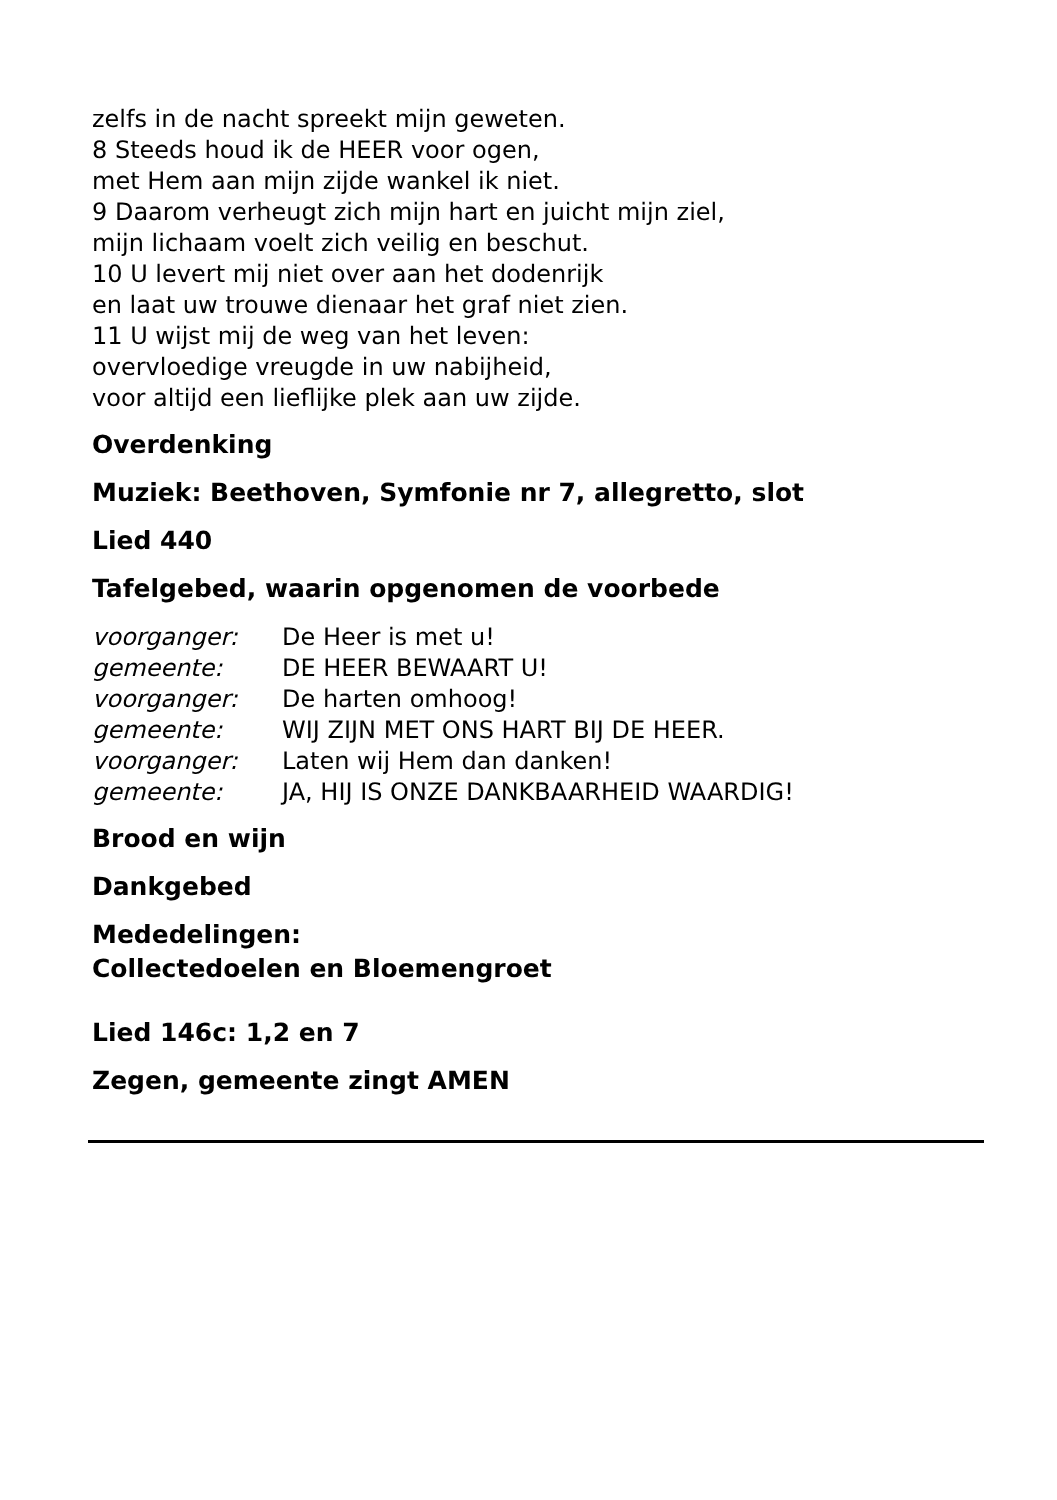zelfs in de nacht spreekt mijn geweten.
8 Steeds houd ik de HEER voor ogen,
met Hem aan mijn zijde wankel ik niet.
9 Daarom verheugt zich mijn hart en juicht mijn ziel,
mijn lichaam voelt zich veilig en beschut.
10 U levert mij niet over aan het dodenrijk
en laat uw trouwe dienaar het graf niet zien.
11 U wijst mij de weg van het leven:
overvloedige vreugde in uw nabijheid,
voor altijd een lieflijke plek aan uw zijde.
Overdenking
Muziek: Beethoven, Symfonie nr 7, allegretto, slot
Lied 440
Tafelgebed, waarin opgenomen de voorbede
voorganger: De Heer is met u! gemeente: DE HEER BEWAART U! voorganger: De harten omhoog! gemeente: WIJ ZIJN MET ONS HART BIJ DE HEER. voorganger: Laten wij Hem dan danken! gemeente: JA, HIJ IS ONZE DANKBAARHEID WAARDIG!
Brood en wijn
Dankgebed
Mededelingen:
Collectedoelen en Bloemengroet
Lied 146c: 1,2 en 7
Zegen, gemeente zingt AMEN